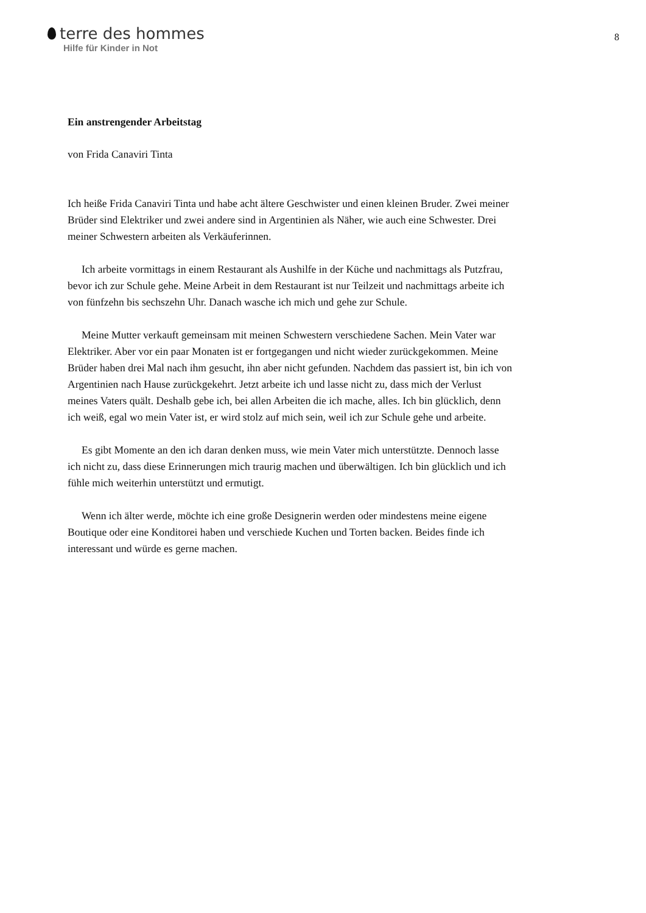terre des hommes
Hilfe für Kinder in Not
8
Ein anstrengender Arbeitstag
von Frida Canaviri Tinta
Ich heiße Frida Canaviri Tinta und habe acht ältere Geschwister und einen kleinen Bruder. Zwei meiner Brüder sind Elektriker und zwei andere sind in Argentinien als Näher, wie auch eine Schwester. Drei meiner Schwestern arbeiten als Verkäuferinnen.
Ich arbeite vormittags in einem Restaurant als Aushilfe in der Küche und nachmittags als Putzfrau, bevor ich zur Schule gehe. Meine Arbeit in dem Restaurant ist nur Teilzeit und nachmittags arbeite ich von fünfzehn bis sechszehn Uhr. Danach wasche ich mich und gehe zur Schule.
Meine Mutter verkauft gemeinsam mit meinen Schwestern verschiedene Sachen. Mein Vater war Elektriker. Aber vor ein paar Monaten ist er fortgegangen und nicht wieder zurückgekommen. Meine Brüder haben drei Mal nach ihm gesucht, ihn aber nicht gefunden. Nachdem das passiert ist, bin ich von Argentinien nach Hause zurückgekehrt. Jetzt arbeite ich und lasse nicht zu, dass mich der Verlust meines Vaters quält. Deshalb gebe ich, bei allen Arbeiten die ich mache, alles. Ich bin glücklich, denn ich weiß, egal wo mein Vater ist, er wird stolz auf mich sein, weil ich zur Schule gehe und arbeite.
Es gibt Momente an den ich daran denken muss, wie mein Vater mich unterstützte. Dennoch lasse ich nicht zu, dass diese Erinnerungen mich traurig machen und überwältigen. Ich bin glücklich und ich fühle mich weiterhin unterstützt und ermutigt.
Wenn ich älter werde, möchte ich eine große Designerin werden oder mindestens meine eigene Boutique oder eine Konditorei haben und verschiede Kuchen und Torten backen. Beides finde ich interessant und würde es gerne machen.